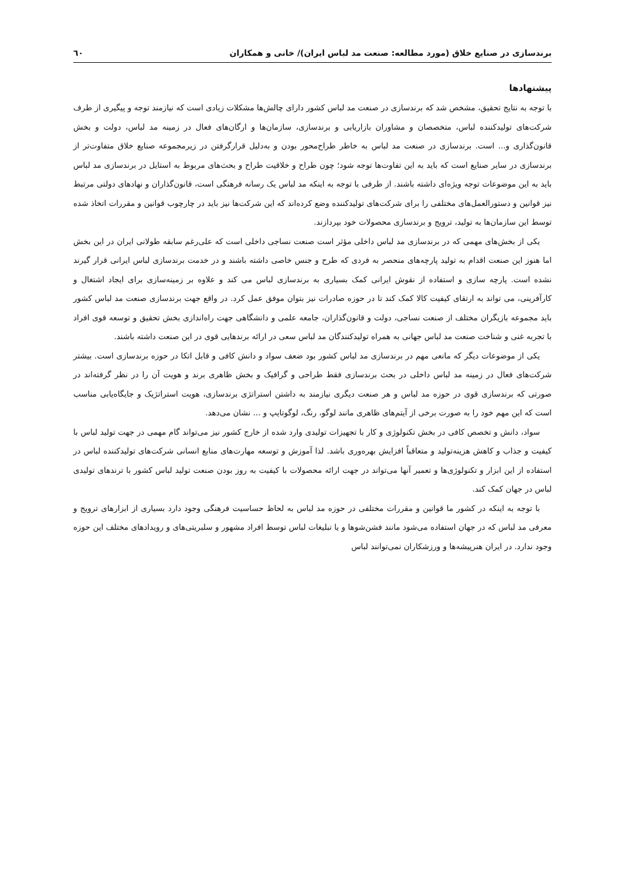برندسازی در صنایع خلاق (مورد مطالعه: صنعت مد لباس ایران)/ خانی و همکاران ٦٠
پیشنهادها
با توجه به نتایج تحقیق، مشخص شد که برندسازی در صنعت مد لباس کشور دارای چالش‌ها مشکلات زیادی است که نیازمند توجه و پیگیری از طرف شرکت‌های تولیدکننده لباس، متخصصان و مشاوران بازاریابی و برندسازی، سازمان‌ها و ارگان‌های فعال در زمینه مد لباس، دولت و بخش قانون‌گذاری و... است. برندسازی در صنعت مد لباس به خاطر طراح‌محور بودن و به‌دلیل قرارگرفتن در زیرمجموعه صنایع خلاق متفاوت‌تر از برندسازی در سایر صنایع است که باید به این تفاوت‌ها توجه شود؛ چون طراح و خلاقیت طراح و بحث‌های مربوط به استایل در برندسازی مد لباس باید به این موضوعات توجه ویژه‌ای داشته باشند. از طرفی با توجه به اینکه مد لباس یک رسانه فرهنگی است، قانون‌گذاران و نهادهای دولتی مرتبط نیز قوانین و دستورالعمل‌های مختلفی را برای شرکت‌های تولیدکننده وضع کرده‌اند که این شرکت‌ها نیز باید در چارچوب قوانین و مقررات اتخاذ شده توسط این سازمان‌ها به تولید، ترویج و برندسازی محصولات خود بپردازند.
یکی از بخش‌های مهمی که در برندسازی مد لباس داخلی مؤثر است صنعت نساجی داخلی است که علی‌رغم سابقه طولانی ایران در این بخش اما هنوز این صنعت اقدام به تولید پارچه‌های منحصر به فردی که طرح و جنس خاصی داشته باشند و در خدمت برندسازی لباس ایرانی قرار گیرند نشده است. پارچه سازی و استفاده از نقوش ایرانی کمک بسیاری به برندسازی لباس می کند و علاوه بر زمینه‌سازی برای ایجاد اشتغال و کارآفرینی، می تواند به ارتقای کیفیت کالا کمک کند تا در حوزه صادرات نیز بتوان موفق عمل کرد. در واقع جهت برندسازی صنعت مد لباس کشور باید مجموعه بازیگران مختلف از صنعت نساجی، دولت و قانون‌گذاران، جامعه علمی و دانشگاهی جهت راه‌اندازی بخش تحقیق و توسعه قوی افراد با تجربه غنی و شناخت صنعت مد لباس جهانی به همراه تولیدکنندگان مد لباس سعی در ارائه برندهایی قوی در این صنعت داشته باشند.
یکی از موضوعات دیگر که مانعی مهم در برندسازی مد لباس کشور بود ضعف سواد و دانش کافی و قابل اتکا در حوزه برندسازی است. بیشتر شرکت‌های فعال در زمینه مد لباس داخلی در بحث برندسازی فقط طراحی و گرافیک و بخش ظاهری برند و هویت آن را در نظر گرفته‌اند در صورتی که برندسازی قوی در حوزه مد لباس و هر صنعت دیگری نیازمند به داشتن استراتژی برندسازی، هویت استراتژیک و جایگاه‌یابی مناسب است که این مهم خود را به صورت برخی از آیتم‌های ظاهری مانند لوگو، رنگ، لوگوتایپ و ... نشان می‌دهد.
سواد، دانش و تخصص کافی در بخش تکنولوژی و کار با تجهیزات تولیدی وارد شده از خارج کشور نیز می‌تواند گام مهمی در جهت تولید لباس با کیفیت و جذاب و کاهش هزینه‌تولید و متعاقباً افزایش بهره‌وری باشد. لذا آموزش و توسعه مهارت‌های منابع انسانی شرکت‌های تولیدکننده لباس در استفاده از این ابزار و تکنولوژی‌ها و تعمیر آنها می‌تواند در جهت ارائه محصولات با کیفیت به روز بودن صنعت تولید لباس کشور با ترندهای تولیدی لباس در جهان کمک کند.
با توجه به اینکه در کشور ما قوانین و مقررات مختلفی در حوزه مد لباس به لحاظ حساسیت فرهنگی وجود دارد بسیاری از ابزارهای ترویج و معرفی مد لباس که در جهان استفاده می‌شود مانند فشن‌شوها و یا تبلیغات لباس توسط افراد مشهور و سلبریتی‌های و رویدادهای مختلف این حوزه وجود ندارد. در ایران هنرپیشه‌ها و ورزشکاران نمی‌توانند لباس